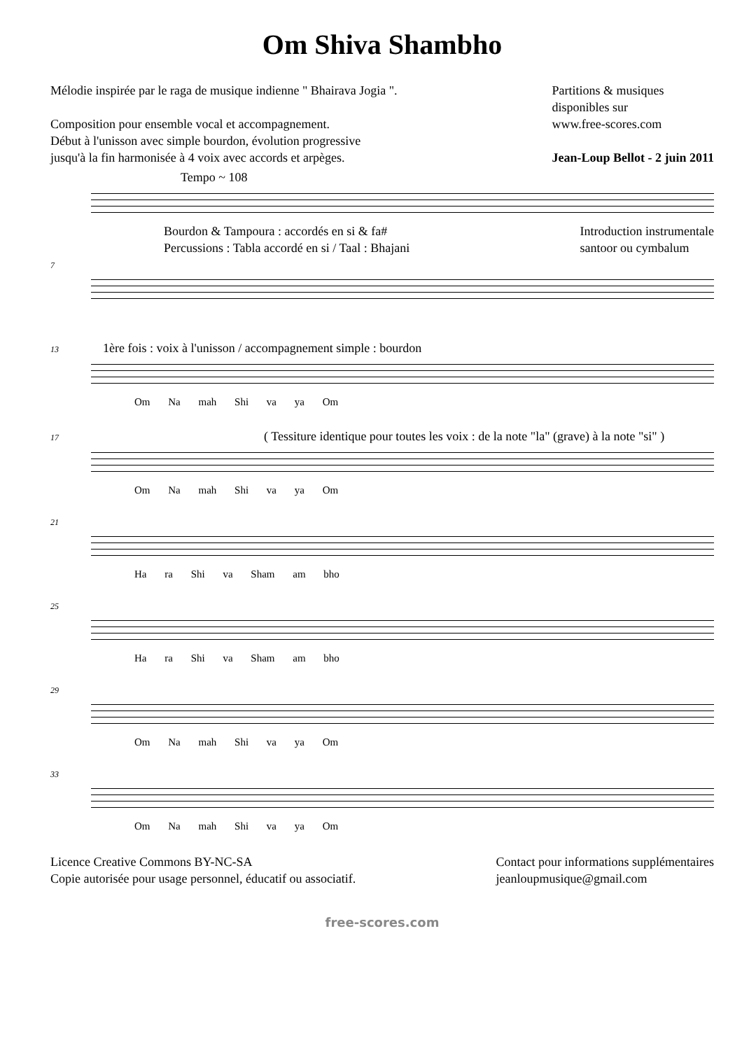Om Shiva Shambho
Mélodie inspirée par le raga de musique indienne " Bhairava Jogia ".
Composition pour ensemble vocal et accompagnement.
Début à l'unisson avec simple bourdon, évolution progressive
jusqu'à la fin harmonisée à 4 voix avec accords et arpèges.
Partitions & musiques
disponibles sur
www.free-scores.com
Jean-Loup Bellot - 2 juin 2011
Tempo ~ 108
Bourdon & Tampoura : accordés en si & fa#
Percussions : Tabla accordé en si / Taal : Bhajani
Introduction instrumentale
santoor ou cymbalum
7
13 1ère fois : voix à l'unisson / accompagnement simple : bourdon
Om Na mah Shi va ya Om
17 ( Tessiture identique pour toutes les voix : de la note "la" (grave) à la note "si" )
Om Na mah Shi va ya Om
21
Ha ra Shi va Sham am bho
25
Ha ra Shi va Sham am bho
29
Om Na mah Shi va ya Om
33
Om Na mah Shi va ya Om
Licence Creative Commons BY-NC-SA
Copie autorisée pour usage personnel, éducatif ou associatif.
Contact pour informations supplémentaires
jeanloupmusique@gmail.com
free-scores.com